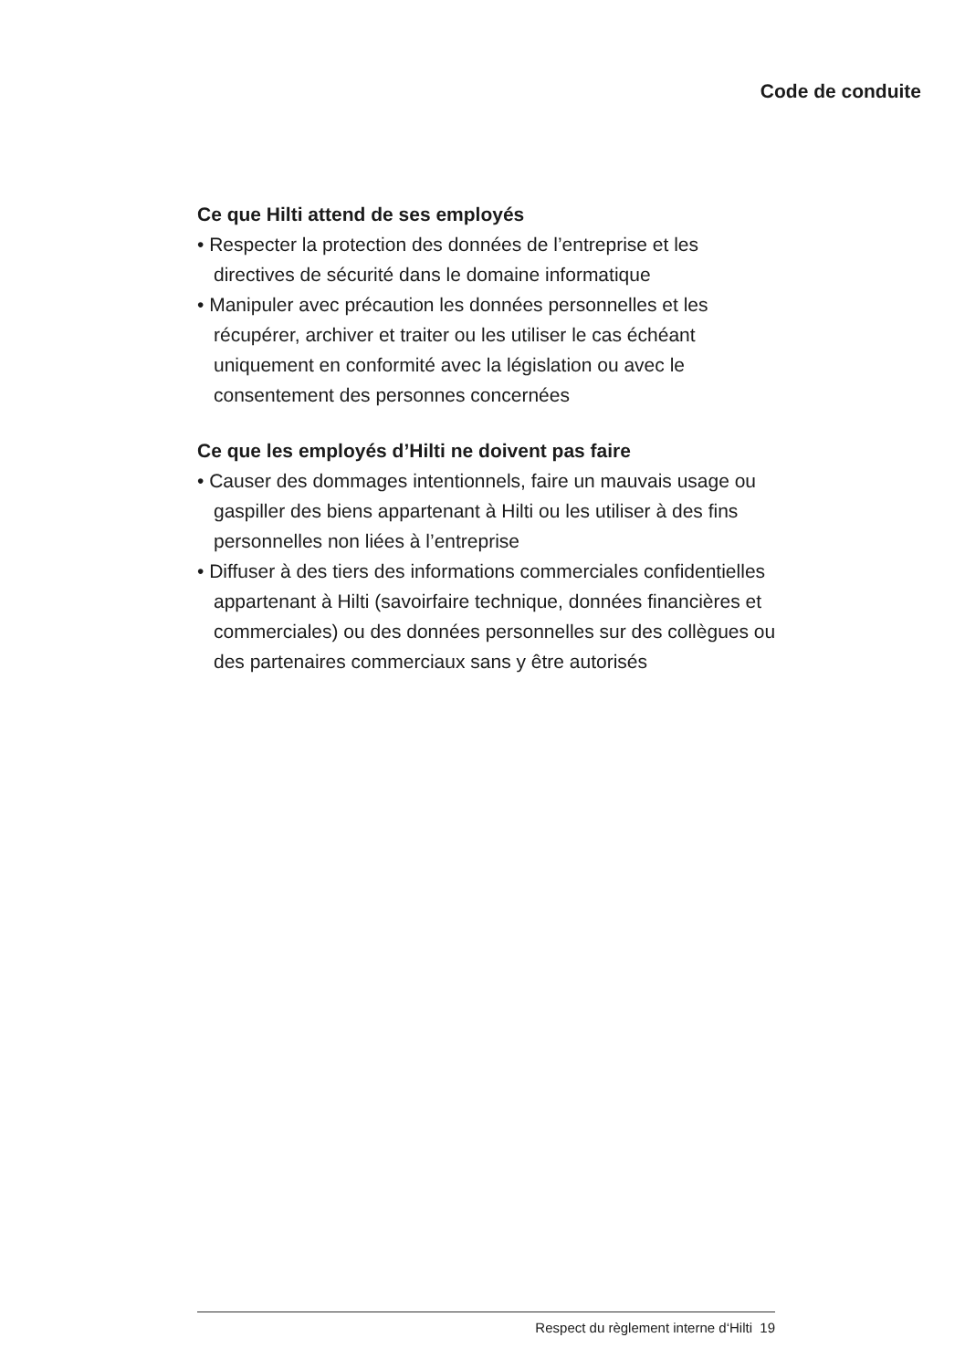Code de conduite
Ce que Hilti attend de ses employés
• Respecter la protection des données de l’entreprise et les directives de sécurité dans le domaine informatique
• Manipuler avec précaution les données personnelles et les récupérer, archiver et traiter ou les utiliser le cas échéant uniquement en conformité avec la législation ou avec le consentement des personnes concernées
Ce que les employés d’Hilti ne doivent pas faire
• Causer des dommages intentionnels, faire un mauvais usage ou gaspiller des biens appartenant à Hilti ou les utiliser à des fins personnelles non liées à l’entreprise
• Diffuser à des tiers des informations commerciales confi­dentielles appartenant à Hilti (savoirfaire technique, données financières et commerciales) ou des données personnelles sur des collègues ou des partenaires commerciaux sans y être autorisés
Respect du règlement interne d‘Hilti 19